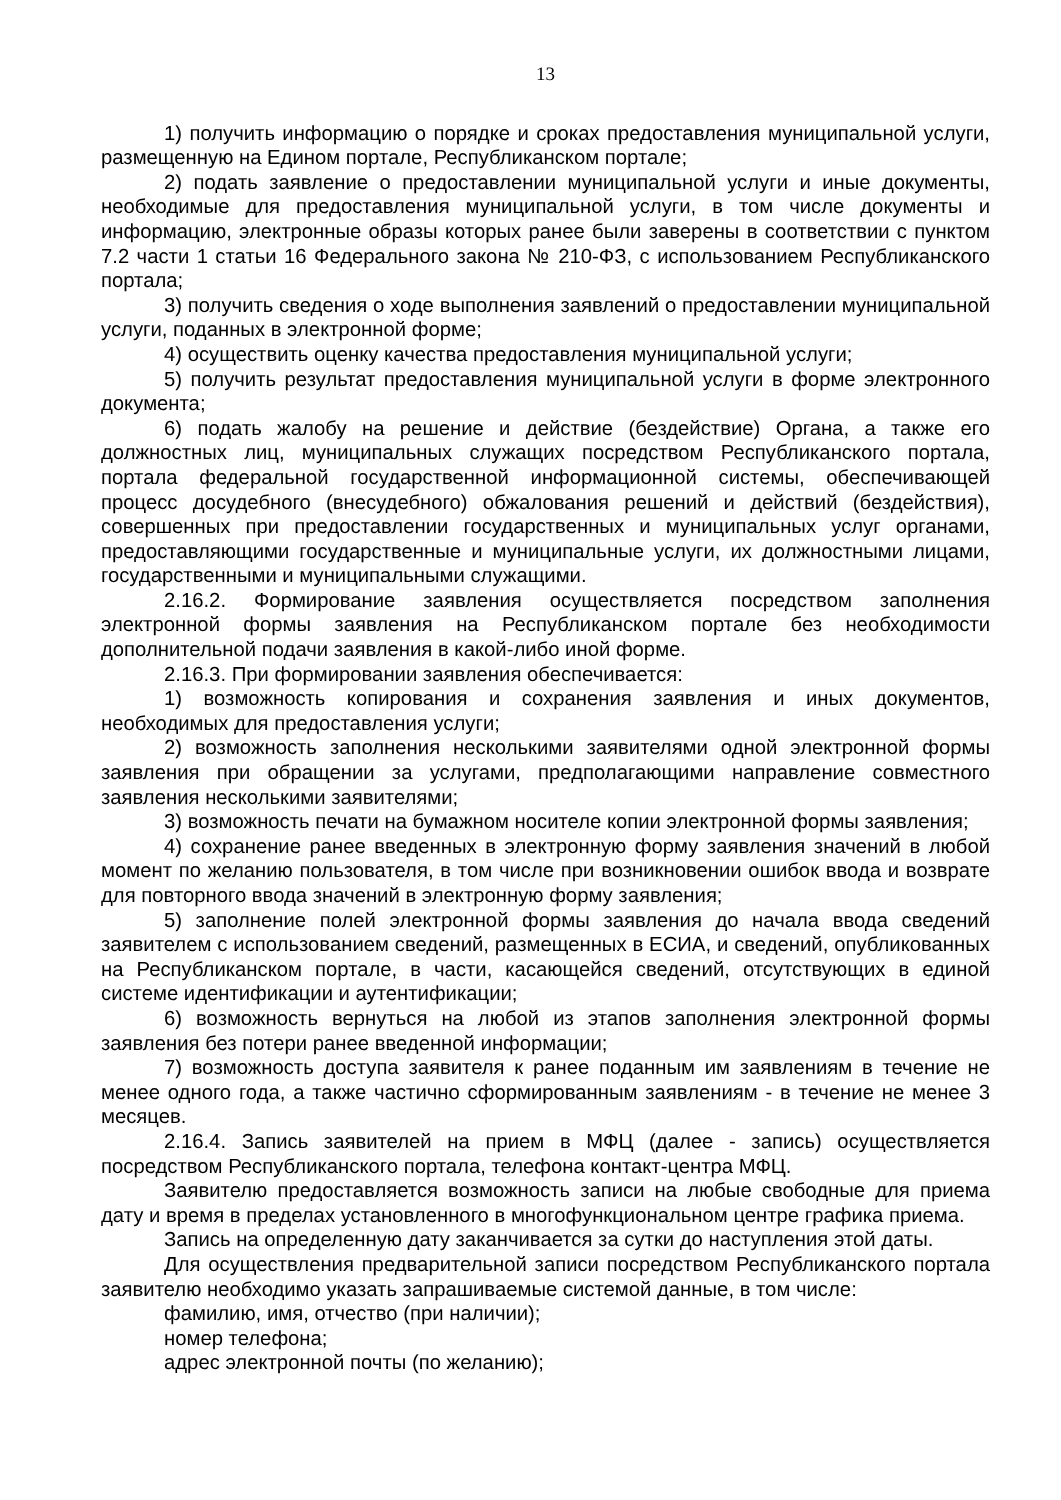13
1) получить информацию о порядке и сроках предоставления муниципальной услуги, размещенную на Едином портале, Республиканском портале;
2) подать заявление о предоставлении муниципальной услуги и иные документы, необходимые для предоставления муниципальной услуги, в том числе документы и информацию, электронные образы которых ранее были заверены в соответствии с пунктом 7.2 части 1 статьи 16 Федерального закона № 210-ФЗ, с использованием Республиканского портала;
3) получить сведения о ходе выполнения заявлений о предоставлении муниципальной услуги, поданных в электронной форме;
4) осуществить оценку качества предоставления муниципальной услуги;
5) получить результат предоставления муниципальной услуги в форме электронного документа;
6) подать жалобу на решение и действие (бездействие) Органа, а также его должностных лиц, муниципальных служащих посредством Республиканского портала, портала федеральной государственной информационной системы, обеспечивающей процесс досудебного (внесудебного) обжалования решений и действий (бездействия), совершенных при предоставлении государственных и муниципальных услуг органами, предоставляющими государственные и муниципальные услуги, их должностными лицами, государственными и муниципальными служащими.
2.16.2. Формирование заявления осуществляется посредством заполнения электронной формы заявления на Республиканском портале без необходимости дополнительной подачи заявления в какой-либо иной форме.
2.16.3. При формировании заявления обеспечивается:
1) возможность копирования и сохранения заявления и иных документов, необходимых для предоставления услуги;
2) возможность заполнения несколькими заявителями одной электронной формы заявления при обращении за услугами, предполагающими направление совместного заявления несколькими заявителями;
3) возможность печати на бумажном носителе копии электронной формы заявления;
4) сохранение ранее введенных в электронную форму заявления значений в любой момент по желанию пользователя, в том числе при возникновении ошибок ввода и возврате для повторного ввода значений в электронную форму заявления;
5) заполнение полей электронной формы заявления до начала ввода сведений заявителем с использованием сведений, размещенных в ЕСИА, и сведений, опубликованных на Республиканском портале, в части, касающейся сведений, отсутствующих в единой системе идентификации и аутентификации;
6) возможность вернуться на любой из этапов заполнения электронной формы заявления без потери ранее введенной информации;
7) возможность доступа заявителя к ранее поданным им заявлениям в течение не менее одного года, а также частично сформированным заявлениям - в течение не менее 3 месяцев.
2.16.4. Запись заявителей на прием в МФЦ (далее - запись) осуществляется посредством Республиканского портала, телефона контакт-центра МФЦ.
Заявителю предоставляется возможность записи на любые свободные для приема дату и время в пределах установленного в многофункциональном центре графика приема.
Запись на определенную дату заканчивается за сутки до наступления этой даты.
Для осуществления предварительной записи посредством Республиканского портала заявителю необходимо указать запрашиваемые системой данные, в том числе:
фамилию, имя, отчество (при наличии);
номер телефона;
адрес электронной почты (по желанию);